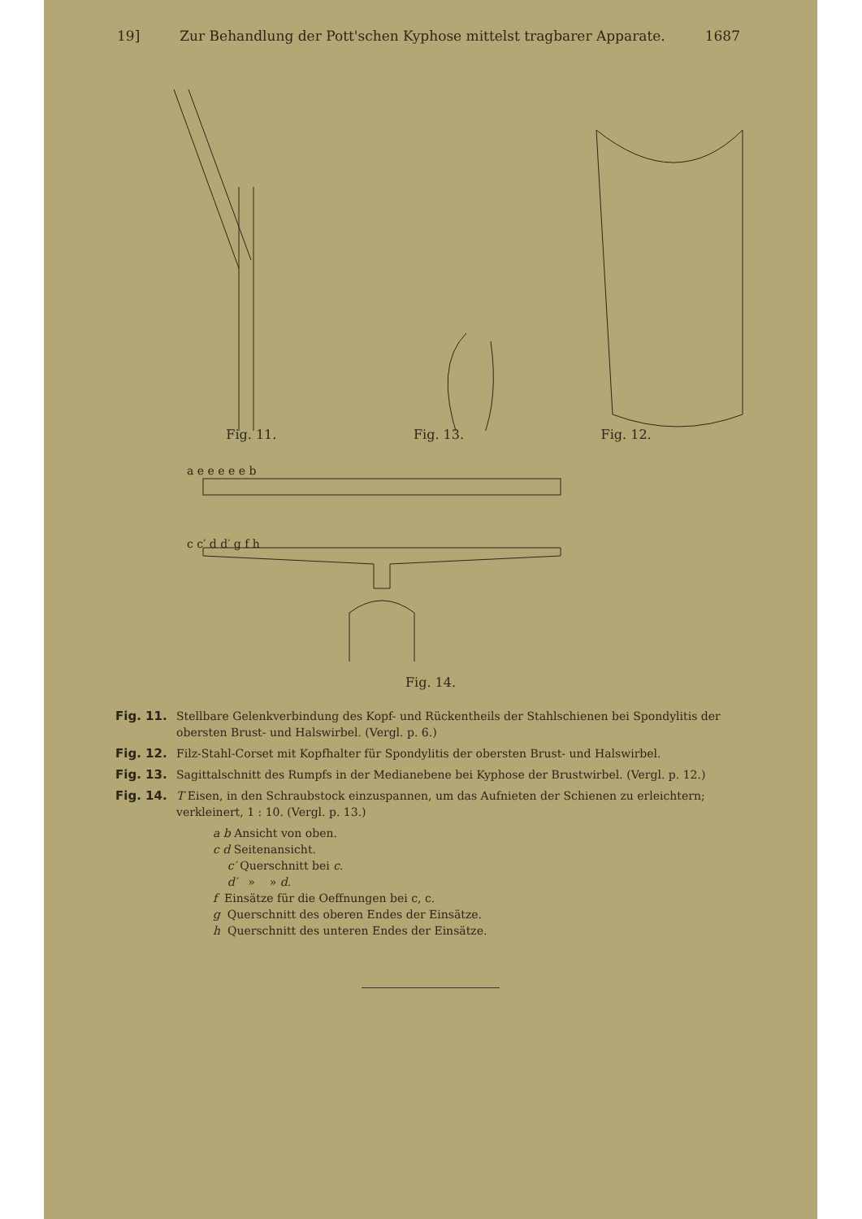19] Zur Behandlung der Pott'schen Kyphose mittelst tragbarer Apparate. 1687
Fig. 11.
Fig. 13.
Fig. 12.
a e e e e e b
c c′ d d′ g f h
Fig. 14.
Fig. 11. Stellbare Gelenkverbindung des Kopf- und Rückentheils der Stahlschienen bei Spondylitis der obersten Brust- und Halswirbel. (Vergl. p. 6.)
Fig. 12. Filz-Stahl-Corset mit Kopfhalter für Spondylitis der obersten Brust- und Halswirbel.
Fig. 13. Sagittalschnitt des Rumpfs in der Medianebene bei Kyphose der Brustwirbel. (Vergl. p. 12.)
Fig. 14. T Eisen, in den Schraubstock einzuspannen, um das Aufnieten der Schienen zu erleichtern; verkleinert, 1 : 10. (Vergl. p. 13.)
a b Ansicht von oben.
c d Seitenansicht.
c′ Querschnitt bei c.
d′ » » d.
f Einsätze für die Oeffnungen bei c, c.
g Querschnitt des oberen Endes der Einsätze.
h Querschnitt des unteren Endes der Einsätze.